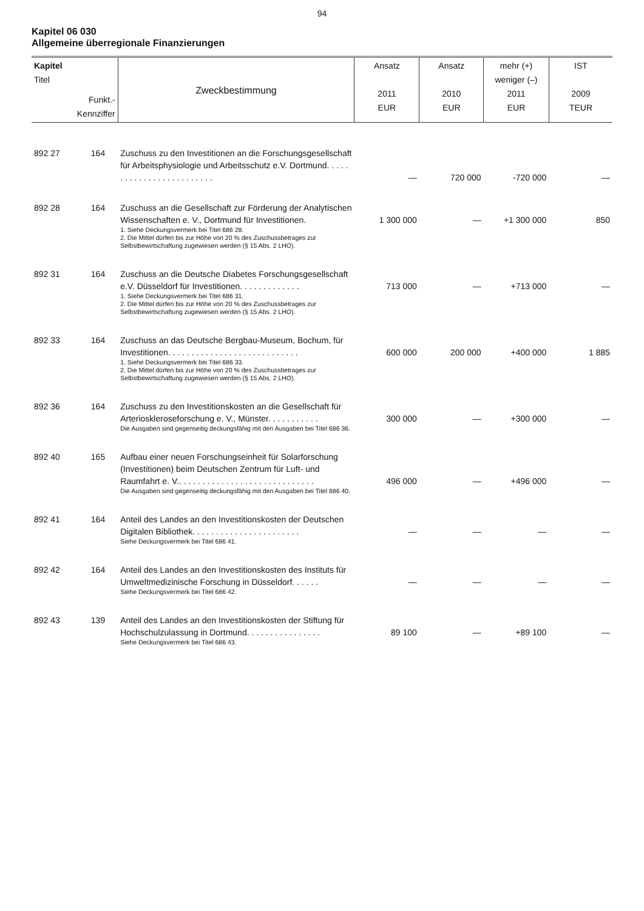94
Kapitel 06 030
Allgemeine überregionale Finanzierungen
| Kapitel Titel Funkt.- Kennziffer | | Zweckbestimmung | Ansatz 2011 EUR | Ansatz 2010 EUR | mehr (+) weniger (–) 2011 EUR | IST 2009 TEUR |
| --- | --- | --- | --- | --- | --- | --- |
| 892 27 | 164 | Zuschuss zu den Investitionen an die Forschungsgesellschaft für Arbeitsphysiologie und Arbeitsschutz e.V. Dortmund. . . . . . . . . . . . . . . . . . . . . . . . . | — | 720 000 | -720 000 | — |
| 892 28 | 164 | Zuschuss an die Gesellschaft zur Förderung der Analytischen Wissenschaften e. V., Dortmund für Investitionen. 1. Siehe Deckungsvermerk bei Titel 686 28. 2. Die Mittel dürfen bis zur Höhe von 20 % des Zuschussbetrages zur Selbstbewirtschaftung zugewiesen werden (§ 15 Abs. 2 LHO). | 1 300 000 | — | +1 300 000 | 850 |
| 892 31 | 164 | Zuschuss an die Deutsche Diabetes Forschungsgesellschaft e.V. Düsseldorf für Investitionen. . . . . . . . . . . . . 1. Siehe Deckungsvermerk bei Titel 686 31. 2. Die Mittel dürfen bis zur Höhe von 20 % des Zuschussbetrages zur Selbstbewirtschaftung zugewiesen werden (§ 15 Abs. 2 LHO). | 713 000 | — | +713 000 | — |
| 892 33 | 164 | Zuschuss an das Deutsche Bergbau-Museum, Bochum, für Investitionen. . . . . . . . . . . . . . . . . . . . . . . . . . . . 1. Siehe Deckungsvermerk bei Titel 686 33. 2. Die Mittel dürfen bis zur Höhe von 20 % des Zuschussbetrages zur Selbstbewirtschaftung zugewiesen werden (§ 15 Abs. 2 LHO). | 600 000 | 200 000 | +400 000 | 1 885 |
| 892 36 | 164 | Zuschuss zu den Investitionskosten an die Gesellschaft für Arterioskleroseforschung e. V., Münster. . . . . . . . . . . Die Ausgaben sind gegenseitig deckungsfähig mit den Ausgaben bei Titel 686 36. | 300 000 | — | +300 000 | — |
| 892 40 | 165 | Aufbau einer neuen Forschungseinheit für Solarforschung (Investitionen) beim Deutschen Zentrum für Luft- und Raumfahrt e. V.. . . . . . . . . . . . . . . . . . . . . . . . . . . . . Die Ausgaben sind gegenseitig deckungsfähig mit den Ausgaben bei Titel 686 40. | 496 000 | — | +496 000 | — |
| 892 41 | 164 | Anteil des Landes an den Investitionskosten der Deutschen Digitalen Bibliothek. . . . . . . . . . . . . . . . . . . . . . . Siehe Deckungsvermerk bei Titel 686 41. | — | — | — | — |
| 892 42 | 164 | Anteil des Landes an den Investitionskosten des Instituts für Umweltmedizinische Forschung in Düsseldorf. . . . . . Siehe Deckungsvermerk bei Titel 686 42. | — | — | — | — |
| 892 43 | 139 | Anteil des Landes an den Investitionskosten der Stiftung für Hochschulzulassung in Dortmund. . . . . . . . . . . . . . . . Siehe Deckungsvermerk bei Titel 686 43. | 89 100 | — | +89 100 | — |